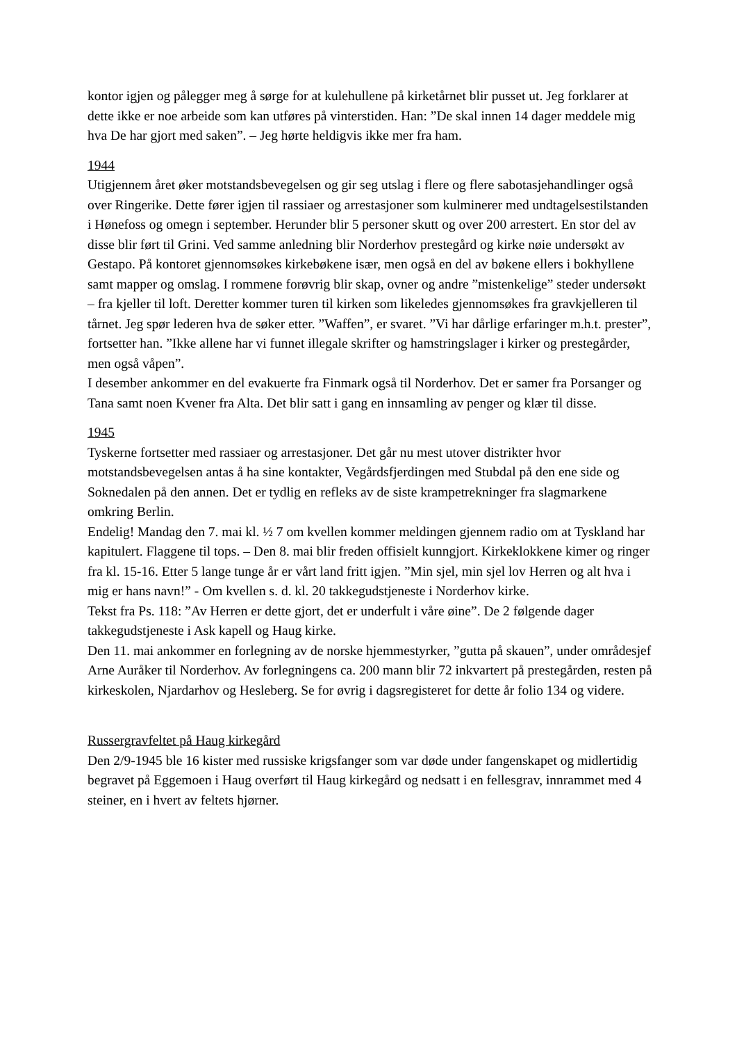kontor igjen og pålegger meg å sørge for at kulehullene på kirketårnet blir pusset ut. Jeg forklarer at dette ikke er noe arbeide som kan utføres på vinterstiden. Han: ”De skal innen 14 dager meddele mig hva De har gjort med saken”. – Jeg hørte heldigvis ikke mer fra ham.
1944
Utigjennem året øker motstandsbevegelsen og gir seg utslag i flere og flere sabotasjehandlinger også over Ringerike. Dette fører igjen til rassiaer og arrestasjoner som kulminerer med undtagelsestilstanden i Hønefoss og omegn i september. Herunder blir 5 personer skutt og over 200 arrestert. En stor del av disse blir ført til Grini. Ved samme anledning blir Norderhov prestegård og kirke nøie undersøkt av Gestapo. På kontoret gjennomsøkes kirkebøkene især, men også en del av bøkene ellers i bokhyllene samt mapper og omslag. I rommene forøvrig blir skap, ovner og andre ”mistenkelige” steder undersøkt – fra kjeller til loft. Deretter kommer turen til kirken som likeledes gjennomsøkes fra gravkjelleren til tårnet. Jeg spør lederen hva de søker etter. ”Waffen”, er svaret. ”Vi har dårlige erfaringer m.h.t. prester”, fortsetter han. ”Ikke allene har vi funnet illegale skrifter og hamstringslager i kirker og prestegårder, men også våpen”.
I desember ankommer en del evakuerte fra Finmark også til Norderhov. Det er samer fra Porsanger og Tana samt noen Kvener fra Alta. Det blir satt i gang en innsamling av penger og klær til disse.
1945
Tyskerne fortsetter med rassiaer og arrestasjoner. Det går nu mest utover distrikter hvor motstandsbevegelsen antas å ha sine kontakter, Vegårdsfjerdingen med Stubdal på den ene side og Soknedalen på den annen. Det er tydlig en refleks av de siste krampetrekninger fra slagmarkene omkring Berlin.
Endelig! Mandag den 7. mai kl. ½ 7 om kvellen kommer meldingen gjennem radio om at Tyskland har kapitulert. Flaggene til tops. – Den 8. mai blir freden offisielt kunngjort. Kirkeklokkene kimer og ringer fra kl. 15-16. Etter 5 lange tunge år er vårt land fritt igjen. ”Min sjel, min sjel lov Herren og alt hva i mig er hans navn!” - Om kvellen s. d. kl. 20 takkegudstjeneste i Norderhov kirke.
Tekst fra Ps. 118: ”Av Herren er dette gjort, det er underfult i våre øine”. De 2 følgende dager takkegudstjeneste i Ask kapell og Haug kirke.
Den 11. mai ankommer en forlegning av de norske hjemmestyrker, ”gutta på skauen”, under områdesjef Arne Auråker til Norderhov. Av forlegningens ca. 200 mann blir 72 inkvartert på prestegården, resten på kirkeskolen, Njardarhov og Hesleberg. Se for øvrig i dagsregisteret for dette år folio 134 og videre.
Russergravfeltet på Haug kirkegård
Den 2/9-1945 ble 16 kister med russiske krigsfanger som var døde under fangenskapet og midlertidig begravet på Eggemoen i Haug overført til Haug kirkegård og nedsatt i en fellesgrav, innrammet med 4 steiner, en i hvert av feltets hjørner.